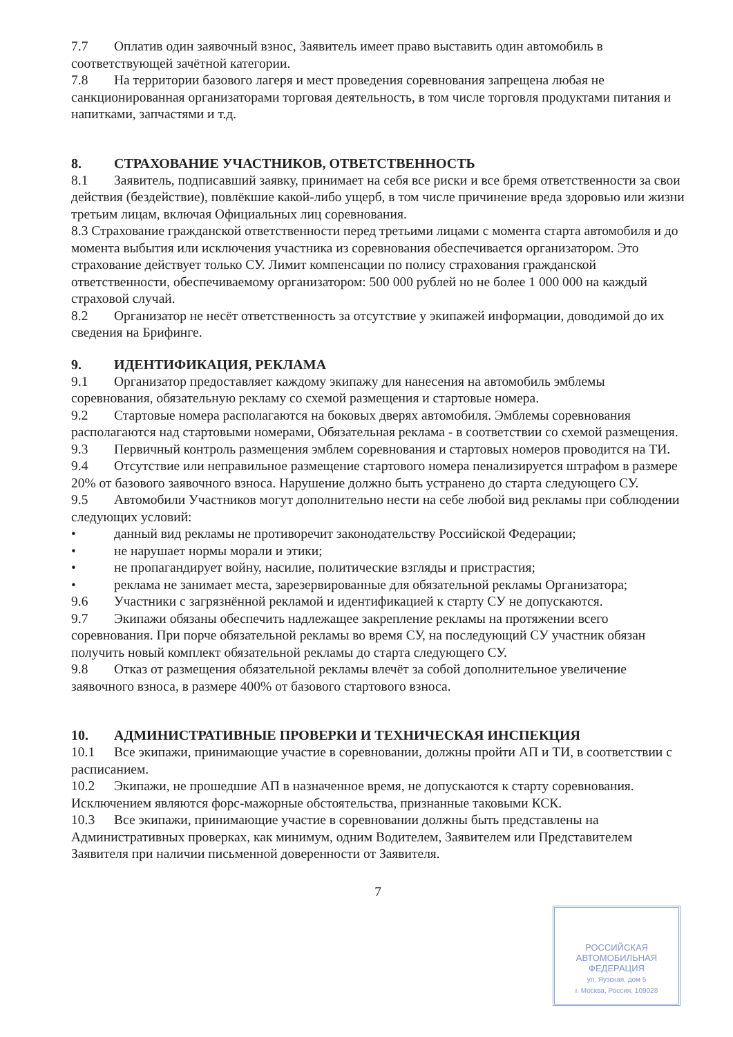7.7 Оплатив один заявочный взнос, Заявитель имеет право выставить один автомобиль в соответствующей зачётной категории.
7.8 На территории базового лагеря и мест проведения соревнования запрещена любая не санкционированная организаторами торговая деятельность, в том числе торговля продуктами питания и напитками, запчастями и т.д.
8. СТРАХОВАНИЕ УЧАСТНИКОВ, ОТВЕТСТВЕННОСТЬ
8.1 Заявитель, подписавший заявку, принимает на себя все риски и все бремя ответственности за свои действия (бездействие), повлёкшие какой-либо ущерб, в том числе причинение вреда здоровью или жизни третьим лицам, включая Официальных лиц соревнования.
8.3 Страхование гражданской ответственности перед третьими лицами с момента старта автомобиля и до момента выбытия или исключения участника из соревнования обеспечивается организатором. Это страхование действует только СУ. Лимит компенсации по полису страхования гражданской ответственности, обеспечиваемому организатором: 500 000 рублей но не более 1 000 000 на каждый страховой случай.
8.2 Организатор не несёт ответственность за отсутствие у экипажей информации, доводимой до их сведения на Брифинге.
9. ИДЕНТИФИКАЦИЯ, РЕКЛАМА
9.1 Организатор предоставляет каждому экипажу для нанесения на автомобиль эмблемы соревнования, обязательную рекламу со схемой размещения и стартовые номера.
9.2 Стартовые номера располагаются на боковых дверях автомобиля. Эмблемы соревнования располагаются над стартовыми номерами, Обязательная реклама - в соответствии со схемой размещения.
9.3 Первичный контроль размещения эмблем соревнования и стартовых номеров проводится на ТИ.
9.4 Отсутствие или неправильное размещение стартового номера пенализируется штрафом в размере 20% от базового заявочного взноса. Нарушение должно быть устранено до старта следующего СУ.
9.5 Автомобили Участников могут дополнительно нести на себе любой вид рекламы при соблюдении следующих условий:
• данный вид рекламы не противоречит законодательству Российской Федерации;
• не нарушает нормы морали и этики;
• не пропагандирует войну, насилие, политические взгляды и пристрастия;
• реклама не занимает места, зарезервированные для обязательной рекламы Организатора;
9.6 Участники с загрязнённой рекламой и идентификацией к старту СУ не допускаются.
9.7 Экипажи обязаны обеспечить надлежащее закрепление рекламы на протяжении всего соревнования. При порче обязательной рекламы во время СУ, на последующий СУ участник обязан получить новый комплект обязательной рекламы до старта следующего СУ.
9.8 Отказ от размещения обязательной рекламы влечёт за собой дополнительное увеличение заявочного взноса, в размере 400% от базового стартового взноса.
10. АДМИНИСТРАТИВНЫЕ ПРОВЕРКИ И ТЕХНИЧЕСКАЯ ИНСПЕКЦИЯ
10.1 Все экипажи, принимающие участие в соревновании, должны пройти АП и ТИ, в соответствии с расписанием.
10.2 Экипажи, не прошедшие АП в назначенное время, не допускаются к старту соревнования. Исключением являются форс-мажорные обстоятельства, признанные таковыми КСК.
10.3 Все экипажи, принимающие участие в соревновании должны быть представлены на Административных проверках, как минимум, одним Водителем, Заявителем или Представителем Заявителя при наличии письменной доверенности от Заявителя.
7
РОССИЙСКАЯ
АВТОМОБИЛЬНАЯ
ФЕДЕРАЦИЯ
ул. Яузская, дом 5
г. Москва, Россия, 109028